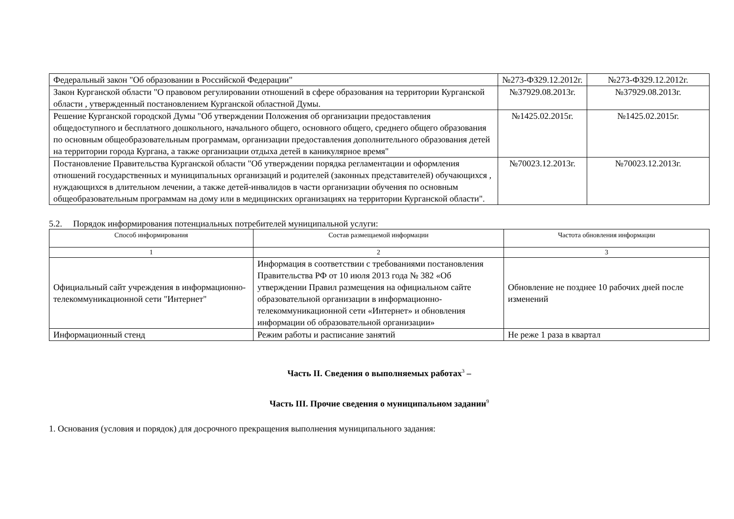| Федеральный закон "Об образовании в Российской Федерации" | №273-ФЗ29.12.2012г. | №273-ФЗ29.12.2012г. |
| Закон Курганской области "О правовом регулировании отношений в сфере образования на территории Курганской области , утвержденный постановлением Курганской областной Думы. | №37929.08.2013г. | №37929.08.2013г. |
| Решение Курганской городской Думы "Об утверждении Положения об организации предоставления общедоступного и бесплатного дошкольного, начального общего, основного общего, среднего общего образования по основным общеобразовательным программам, организации предоставления дополнительного образования детей на территории города Кургана, а также организации отдыха детей в каникулярное время" | №1425.02.2015г. | №1425.02.2015г. |
| Постановление Правительства Курганской области "Об утверждении порядка регламентации и оформления отношений государственных и муниципальных организаций и родителей (законных представителей) обучающихся , нуждающихся в длительном лечении, а также детей-инвалидов в части организации обучения по основным общеобразовательным программам на дому или в медицинских организациях на территории Курганской области". | №70023.12.2013г. | №70023.12.2013г. |
5.2. Порядок информирования потенциальных потребителей муниципальной услуги:
| Способ информирования | Состав размещаемой информации | Частота обновления информации |
| --- | --- | --- |
| 1 | 2 | 3 |
| Официальный сайт учреждения в информационно-телекоммуникационной сети "Интернет" | Информация в соответствии с требованиями постановления Правительства РФ от 10 июля 2013 года № 382 «Об утверждении Правил размещения на официальном сайте образовательной организации в информационно-телекоммуникационной сети «Интернет» и обновления информации об образовательной организации» | Обновление не позднее 10 рабочих дней после изменений |
| Информационный стенд | Режим работы и расписание занятий | Не реже 1 раза в квартал |
Часть II. Сведения о выполняемых работах<sup>3</sup> –
Часть III. Прочие сведения о муниципальном задании<sup>9</sup>
1. Основания (условия и порядок) для досрочного прекращения выполнения муниципального задания: